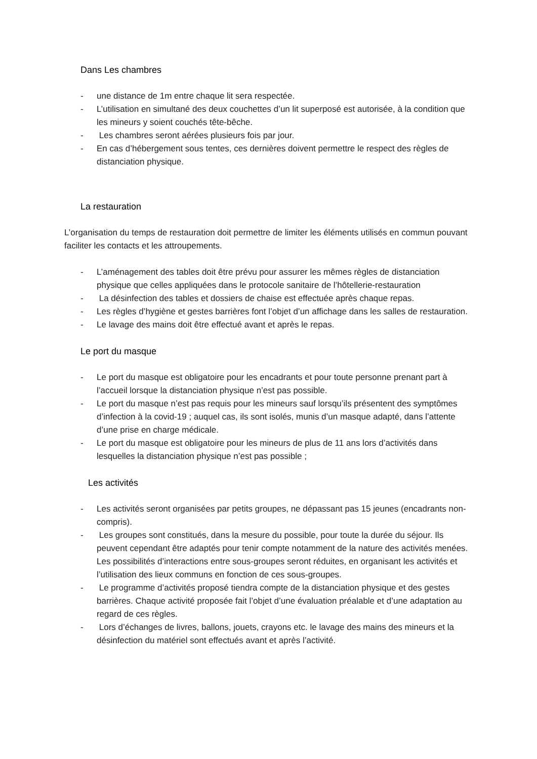Dans Les chambres
- une distance de 1m entre chaque lit sera respectée.
- L’utilisation en simultané des deux couchettes d’un lit superposé est autorisée, à la condition que les mineurs y soient couchés tête-bêche.
- Les chambres seront aérées plusieurs fois par jour.
- En cas d’hébergement sous tentes, ces dernières doivent permettre le respect des règles de distanciation physique.
La restauration
L’organisation du temps de restauration doit permettre de limiter les éléments utilisés en commun pouvant faciliter les contacts et les attroupements.
- L’aménagement des tables doit être prévu pour assurer les mêmes règles de distanciation physique que celles appliquées dans le protocole sanitaire de l’hôtellerie-restauration
- La désinfection des tables et dossiers de chaise est effectuée après chaque repas.
- Les règles d’hygiène et gestes barrières font l’objet d’un affichage dans les salles de restauration.
- Le lavage des mains doit être effectué avant et après le repas.
Le port du masque
- Le port du masque est obligatoire pour les encadrants et pour toute personne prenant part à l’accueil lorsque la distanciation physique n’est pas possible.
- Le port du masque n’est pas requis pour les mineurs sauf lorsqu’ils présentent des symptômes d’infection à la covid-19 ; auquel cas, ils sont isolés, munis d’un masque adapté, dans l’attente d’une prise en charge médicale.
- Le port du masque est obligatoire pour les mineurs de plus de 11 ans lors d’activités dans lesquelles la distanciation physique n’est pas possible ;
Les activités
- Les activités seront organisées par petits groupes, ne dépassant pas 15 jeunes (encadrants non-compris).
- Les groupes sont constitués, dans la mesure du possible, pour toute la durée du séjour. Ils peuvent cependant être adaptés pour tenir compte notamment de la nature des activités menées. Les possibilités d’interactions entre sous-groupes seront réduites, en organisant les activités et l’utilisation des lieux communs en fonction de ces sous-groupes.
- Le programme d’activités proposé tiendra compte de la distanciation physique et des gestes barrières. Chaque activité proposée fait l’objet d’une évaluation préalable et d’une adaptation au regard de ces règles.
- Lors d’échanges de livres, ballons, jouets, crayons etc. le lavage des mains des mineurs et la désinfection du matériel sont effectués avant et après l’activité.